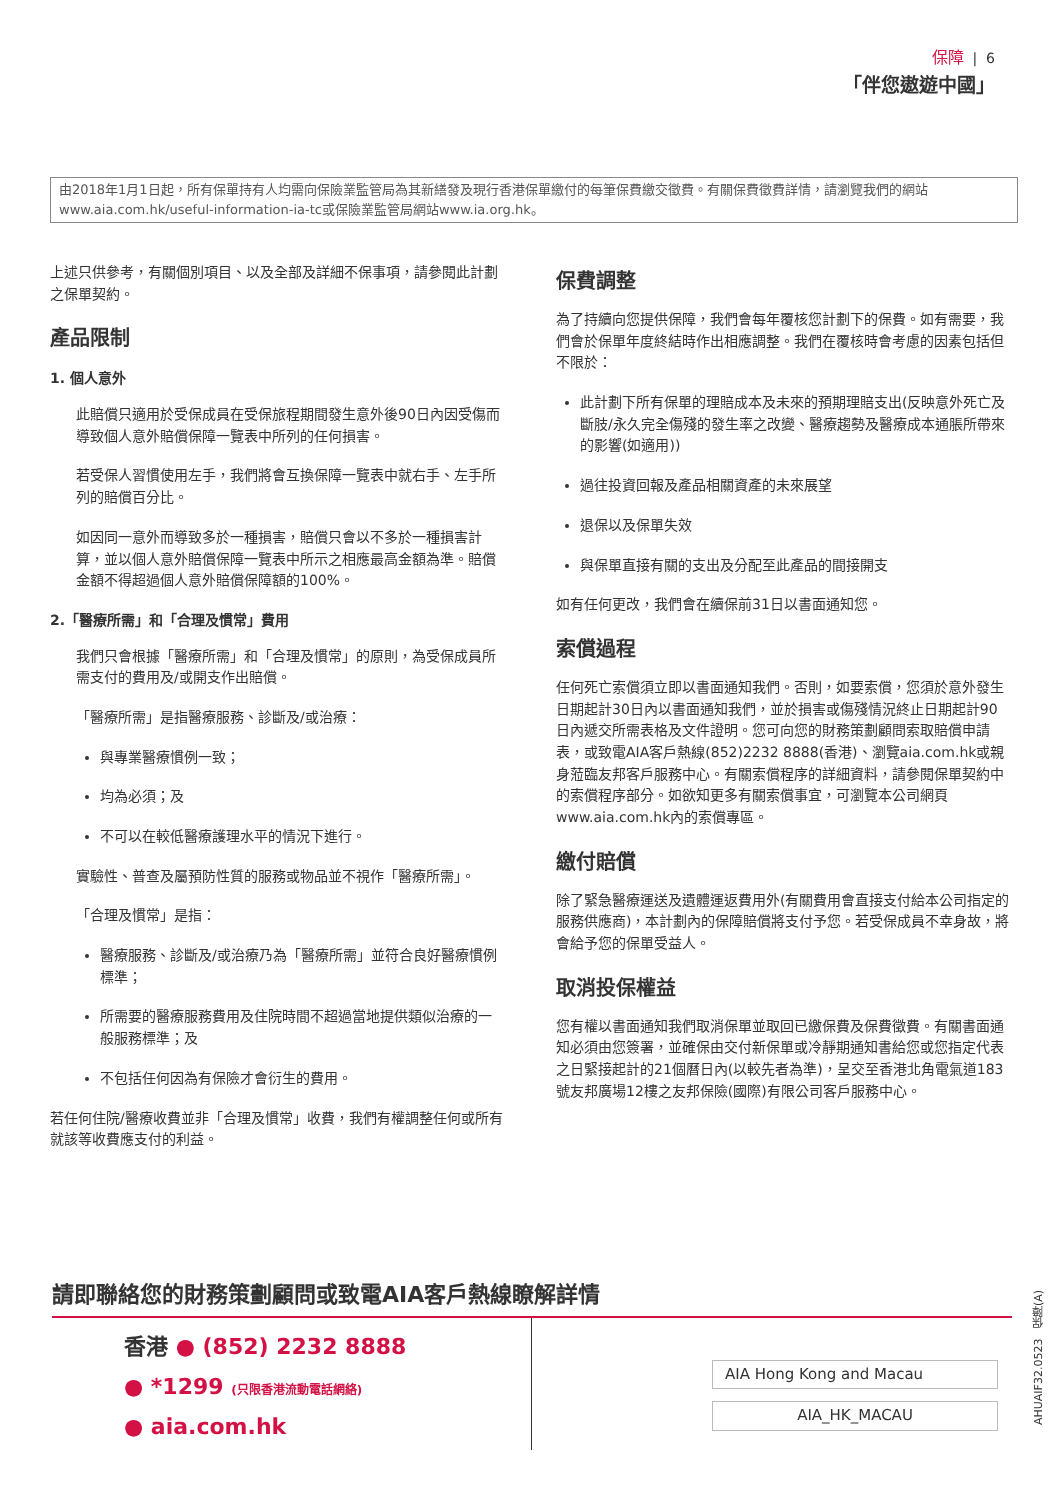保障 | 6
「伴您遨遊中國」
由2018年1月1日起，所有保單持有人均需向保險業監管局為其新繕發及現行香港保單繳付的每筆保費繳交徵費。有關保費徵費詳情，請瀏覽我們的網站www.aia.com.hk/useful-information-ia-tc或保險業監管局網站www.ia.org.hk。
上述只供參考，有關個別項目、以及全部及詳細不保事項，請參閱此計劃之保單契約。
產品限制
1. 個人意外
此賠償只適用於受保成員在受保旅程期間發生意外後90日內因受傷而導致個人意外賠償保障一覽表中所列的任何損害。
若受保人習慣使用左手，我們將會互換保障一覽表中就右手、左手所列的賠償百分比。
如因同一意外而導致多於一種損害，賠償只會以不多於一種損害計算，並以個人意外賠償保障一覽表中所示之相應最高金額為準。賠償金額不得超過個人意外賠償保障額的100%。
2.「醫療所需」和「合理及慣常」費用
我們只會根據「醫療所需」和「合理及慣常」的原則，為受保成員所需支付的費用及/或開支作出賠償。
「醫療所需」是指醫療服務、診斷及/或治療：
與專業醫療慣例一致；
均為必須；及
不可以在較低醫療護理水平的情況下進行。
實驗性、普查及屬預防性質的服務或物品並不視作「醫療所需」。
「合理及慣常」是指：
醫療服務、診斷及/或治療乃為「醫療所需」並符合良好醫療慣例標準；
所需要的醫療服務費用及住院時間不超過當地提供類似治療的一般服務標準；及
不包括任何因為有保險才會衍生的費用。
若任何住院/醫療收費並非「合理及慣常」收費，我們有權調整任何或所有就該等收費應支付的利益。
保費調整
為了持續向您提供保障，我們會每年覆核您計劃下的保費。如有需要，我們會於保單年度終結時作出相應調整。我們在覆核時會考慮的因素包括但不限於：
此計劃下所有保單的理賠成本及未來的預期理賠支出(反映意外死亡及斷肢/永久完全傷殘的發生率之改變、醫療趨勢及醫療成本通脹所帶來的影響(如適用))
過往投資回報及產品相關資產的未來展望
退保以及保單失效
與保單直接有關的支出及分配至此產品的間接開支
如有任何更改，我們會在續保前31日以書面通知您。
索償過程
任何死亡索償須立即以書面通知我們。否則，如要索償，您須於意外發生日期起計30日內以書面通知我們，並於損害或傷殘情況終止日期起計90日內遞交所需表格及文件證明。您可向您的財務策劃顧問索取賠償申請表，或致電AIA客戶熱線(852)2232 8888(香港)、瀏覽aia.com.hk或親身蒞臨友邦客戶服務中心。有關索償程序的詳細資料，請參閱保單契約中的索償程序部分。如欲知更多有關索償事宜，可瀏覽本公司網頁www.aia.com.hk內的索償專區。
繳付賠償
除了緊急醫療運送及遺體運返費用外(有關費用會直接支付給本公司指定的服務供應商)，本計劃內的保障賠償將支付予您。若受保成員不幸身故，將會給予您的保單受益人。
取消投保權益
您有權以書面通知我們取消保單並取回已繳保費及保費徵費。有關書面通知必須由您簽署，並確保由交付新保單或冷靜期通知書給您或您指定代表之日緊接起計的21個曆日內(以較先者為準)，呈交至香港北角電氣道183號友邦廣場12樓之友邦保險(國際)有限公司客戶服務中心。
請即聯絡您的財務策劃顧問或致電AIA客戶熱線瞭解詳情
香港 ● (852) 2232 8888
● *1299 (只限香港流動電話網絡)
● aia.com.hk
AIA Hong Kong and Macau
AIA_HK_MACAU
AHUAIF32.0523 保障(A)